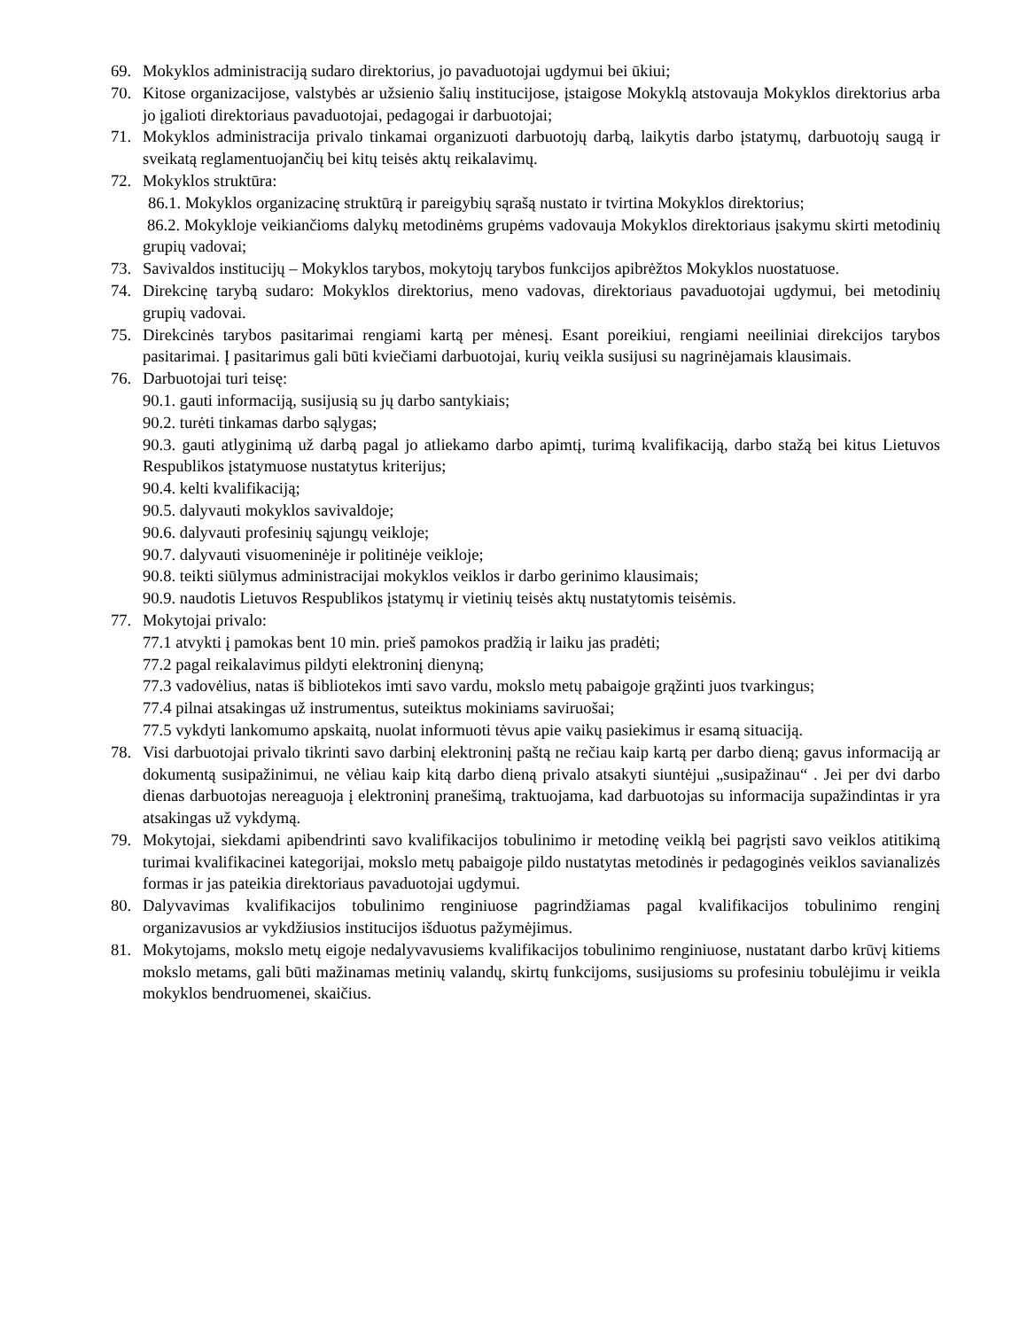69. Mokyklos administraciją sudaro direktorius, jo pavaduotojai ugdymui bei ūkiui;
70. Kitose organizacijose, valstybės ar užsienio šalių institucijose, įstaigose Mokyklą atstovauja Mokyklos direktorius arba jo įgalioti direktoriaus pavaduotojai, pedagogai ir darbuotojai;
71. Mokyklos administracija privalo tinkamai organizuoti darbuotojų darbą, laikytis darbo įstatymų, darbuotojų saugą ir sveikatą reglamentuojančių bei kitų teisės aktų reikalavimų.
72. Mokyklos struktūra:
86.1. Mokyklos organizacinę struktūrą ir pareigybių sąrašą nustato ir tvirtina Mokyklos direktorius;
86.2. Mokykloje veikiančioms dalykų metodinėms grupėms vadovauja Mokyklos direktoriaus įsakymu skirti metodinių grupių vadovai;
73. Savivaldos institucijų – Mokyklos tarybos, mokytojų tarybos funkcijos apibrėžtos Mokyklos nuostatuose.
74. Direkcinę tarybą sudaro: Mokyklos direktorius, meno vadovas, direktoriaus pavaduotojai ugdymui, bei metodinių grupių vadovai.
75. Direkcinės tarybos pasitarimai rengiami kartą per mėnesį. Esant poreikiui, rengiami neeiliniai direkcijos tarybos pasitarimai. Į pasitarimus gali būti kviečiami darbuotojai, kurių veikla susijusi su nagrinėjamais klausimais.
76. Darbuotojai turi teisę:
90.1. gauti informaciją, susijusią su jų darbo santykiais;
90.2. turėti tinkamas darbo sąlygas;
90.3. gauti atlyginimą už darbą pagal jo atliekamo darbo apimtį, turimą kvalifikaciją, darbo stažą bei kitus Lietuvos Respublikos įstatymuose nustatytus kriterijus;
90.4. kelti kvalifikaciją;
90.5. dalyvauti mokyklos savivaldoje;
90.6. dalyvauti profesinių sąjungų veikloje;
90.7. dalyvauti visuomeninėje ir politinėje veikloje;
90.8. teikti siūlymus administracijai mokyklos veiklos ir darbo gerinimo klausimais;
90.9. naudotis Lietuvos Respublikos įstatymų ir vietinių teisės aktų nustatytomis teisėmis.
77. Mokytojai privalo:
77.1 atvykti į pamokas bent 10 min. prieš pamokos pradžią ir laiku jas pradėti;
77.2 pagal reikalavimus pildyti elektroninį dienyną;
77.3 vadovėlius, natas iš bibliotekos imti savo vardu, mokslo metų pabaigoje grąžinti juos tvarkingus;
77.4 pilnai atsakingas už instrumentus, suteiktus mokiniams saviruošai;
77.5 vykdyti lankomumo apskaitą, nuolat informuoti tėvus apie vaikų pasiekimus ir esamą situaciją.
78. Visi darbuotojai privalo tikrinti savo darbinį elektroninį paštą ne rečiau kaip kartą per darbo dieną; gavus informaciją ar dokumentą susipažinimui, ne vėliau kaip kitą darbo dieną privalo atsakyti siuntėjui „susipažinau“ . Jei per dvi darbo dienas darbuotojas nereaguoja į elektroninį pranešimą, traktuojama, kad darbuotojas su informacija supažindintas ir yra atsakingas už vykdymą.
79. Mokytojai, siekdami apibendrinti savo kvalifikacijos tobulinimo ir metodinę veiklą bei pagrįsti savo veiklos atitikimą turimai kvalifikacinei kategorijai, mokslo metų pabaigoje pildo nustatytas metodinės ir pedagoginės veiklos savianalizės formas ir jas pateikia direktoriaus pavaduotojai ugdymui.
80. Dalyvavimas kvalifikacijos tobulinimo renginiuose pagrindžiamas pagal kvalifikacijos tobulinimo renginį organizavusios ar vykdžiusios institucijos išduotus pažymėjimus.
81. Mokytojams, mokslo metų eigoje nedalyvavusiems kvalifikacijos tobulinimo renginiuose, nustatant darbo krūvį kitiems mokslo metams, gali būti mažinamas metinių valandų, skirtų funkcijoms, susijusioms su profesiniu tobulėjimu ir veikla mokyklos bendruomenei, skaičius.